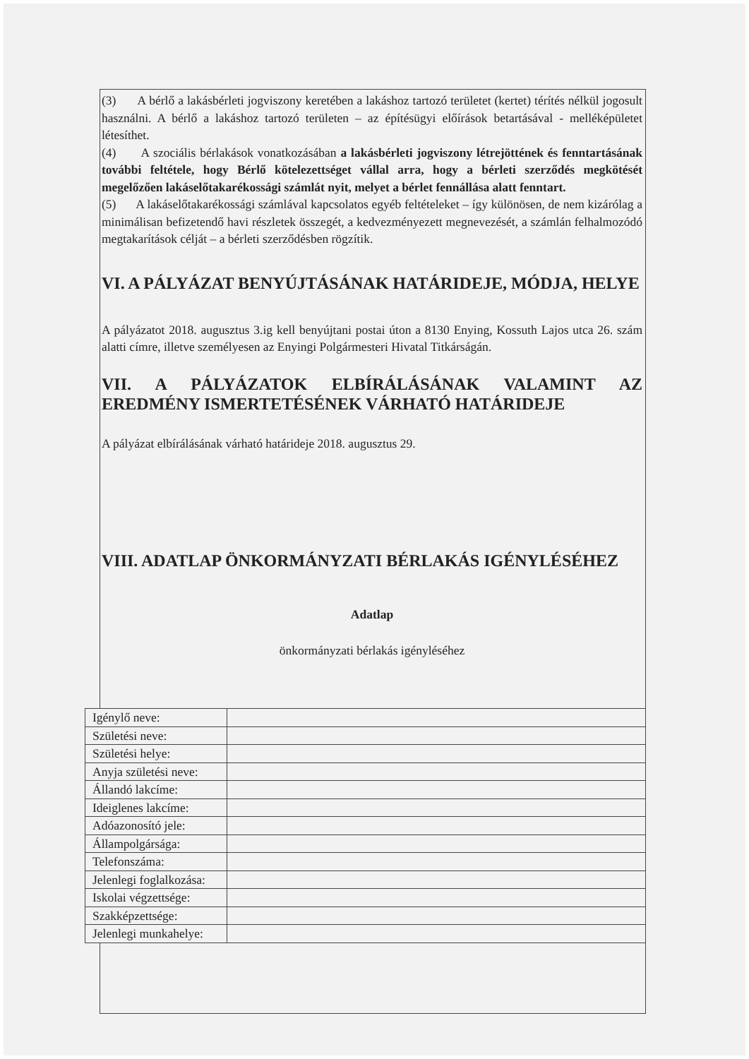(3) A bérlő a lakásbérleti jogviszony keretében a lakáshoz tartozó területet (kertet) térítés nélkül jogosult használni. A bérlő a lakáshoz tartozó területen – az építésügyi előírások betartásával - melléképületet létesíthet.
(4) A szociális bérlakások vonatkozásában a lakásbérleti jogviszony létrejöttének és fenntartásának további feltétele, hogy Bérlő kötelezettséget vállal arra, hogy a bérleti szerződés megkötését megelőzően lakáselőtakarékossági számlát nyit, melyet a bérlet fennállása alatt fenntart.
(5) A lakáselőtakarékossági számlával kapcsolatos egyéb feltételeket – így különösen, de nem kizárólag a minimálisan befizetendő havi részletek összegét, a kedvezményezett megnevezését, a számlán felhalmozódó megtakarítások célját – a bérleti szerződésben rögzítik.
VI. A PÁLYÁZAT BENYÚJTÁSÁNAK HATÁRIDEJE, MÓDJA, HELYE
A pályázatot 2018. augusztus 3.ig kell benyújtani postai úton a 8130 Enying, Kossuth Lajos utca 26. szám alatti címre, illetve személyesen az Enyingi Polgármesteri Hivatal Titkárságán.
VII. A PÁLYÁZATOK ELBÍRÁLÁSÁNAK VALAMINT AZ EREDMÉNY ISMERTETÉSÉNEK VÁRHATÓ HATÁRIDEJE
A pályázat elbírálásának várható határideje 2018. augusztus 29.
VIII. ADATLAP ÖNKORMÁNYZATI BÉRLAKÁS IGÉNYLÉSÉHEZ
Adatlap
önkormányzati bérlakás igényléséhez
| Igénylő neve: | |
| Születési neve: | |
| Születési helye: | |
| Anyja születési neve: | |
| Állandó lakcíme: | |
| Ideiglenes lakcíme: | |
| Adóazonosító jele: | |
| Állampolgársága: | |
| Telefonszáma: | |
| Jelenlegi foglalkozása: | |
| Iskolai végzettsége: | |
| Szakképzettsége: | |
| Jelenlegi munkahelye: | |